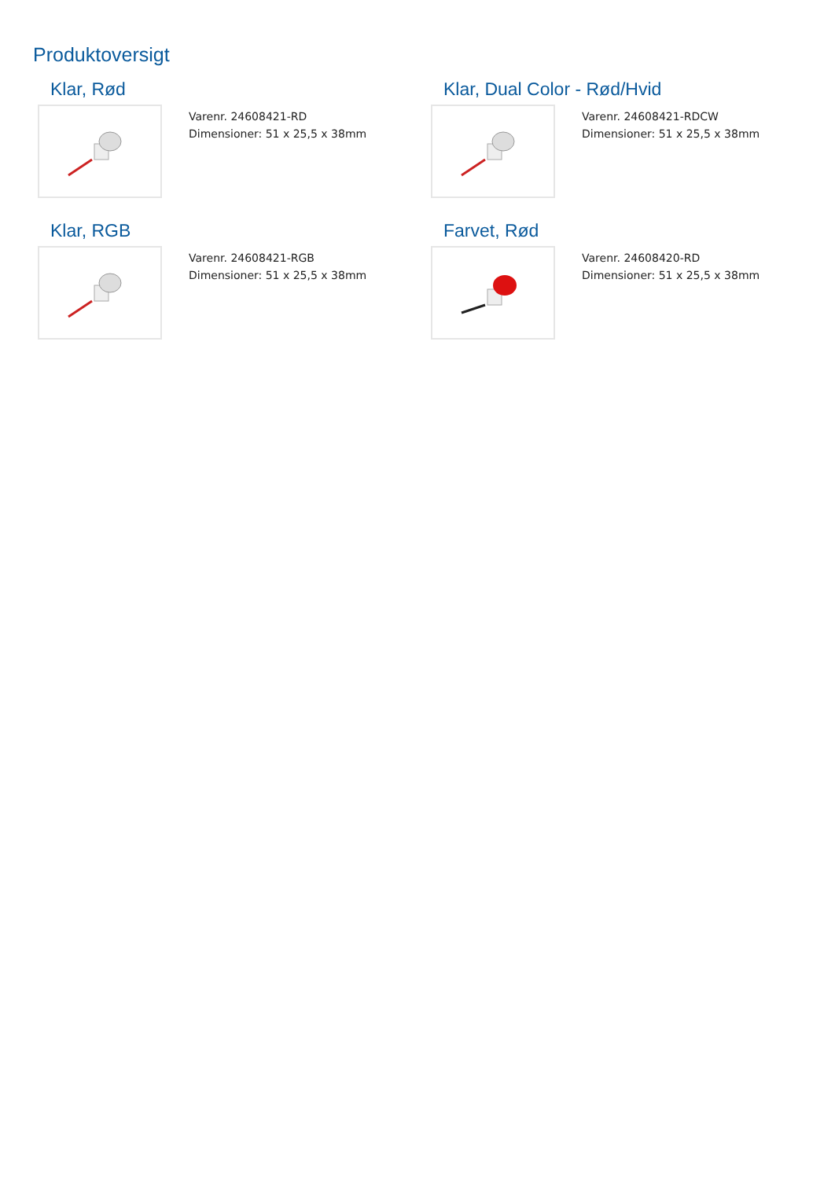Produktoversigt
Klar, Rød
Varenr. 24608421-RD
Dimensioner: 51 x 25,5 x 38mm
Klar, Dual Color - Rød/Hvid
Varenr. 24608421-RDCW
Dimensioner: 51 x 25,5 x 38mm
Klar, RGB
Varenr. 24608421-RGB
Dimensioner: 51 x 25,5 x 38mm
Farvet, Rød
Varenr. 24608420-RD
Dimensioner: 51 x 25,5 x 38mm